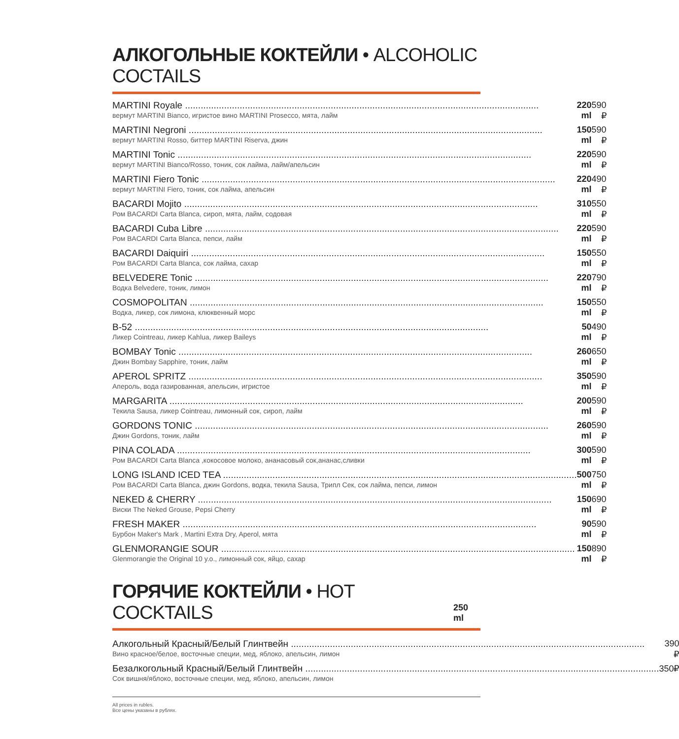АЛКОГОЛЬНЫЕ КОКТЕЙЛИ • ALCOHOLIC COCTAILS
| MARTINI Royale вермут MARTINI Bianco, игристое вино MARTINI Prosecco, мята, лайм | 220 ml | 590 ₽ |
| MARTINI Negroni вермут MARTINI Rosso, биттер MARTINI Riserva, джин | 150 ml | 590 ₽ |
| MARTINI Tonic вермут MARTINI Bianco/Rosso, тоник, сок лайма, лайм/апельсин | 220 ml | 590 ₽ |
| MARTINI Fiero Tonic вермут MARTINI Fiero, тоник, сок лайма, апельсин | 220 ml | 490 ₽ |
| BACARDI Mojito Ром BACARDI Carta Blanca, сироп, мята, лайм, содовая | 310 ml | 550 ₽ |
| BACARDI Cuba Libre Ром BACARDI Carta Blanca, пепси, лайм | 220 ml | 590 ₽ |
| BACARDI Daiquiri Ром BACARDI Carta Blanca, сок лайма, сахар | 150 ml | 550 ₽ |
| BELVEDERE Tonic Водка Belvedere, тоник, лимон | 220 ml | 790 ₽ |
| COSMOPOLITAN Водка, ликер, сок лимона, клюквенный морс | 150 ml | 550 ₽ |
| B-52 Ликер Cointreau, ликер Kahlua, ликер Baileys | 50 ml | 490 ₽ |
| BOMBAY Tonic Джин Bombay Sapphire, тоник, лайм | 260 ml | 650 ₽ |
| APEROL SPRITZ Апероль, вода газированная, апельсин, игристое | 350 ml | 590 ₽ |
| MARGARITA Текила Sausa, ликер Cointreau, лимонный сок, сироп, лайм | 200 ml | 590 ₽ |
| GORDONS TONIC Джин Gordons, тоник, лайм | 260 ml | 590 ₽ |
| PINA COLADA Ром BACARDI Carta Blanca ,кокосовое молоко, ананасовый сок,ананас,сливки | 300 ml | 590 ₽ |
| LONG ISLAND ICED TEA Ром BACARDI Carta Blanca, джин Gordons, водка, текила Sausa, Трипл Сек, сок лайма, пепси, лимон | 500 ml | 750 ₽ |
| NEKED & CHERRY Виски The Neked Grouse, Pepsi Cherry | 150 ml | 690 ₽ |
| FRESH MAKER Бурбон Maker's Mark , Martini Extra Dry, Aperol, мята | 90 ml | 590 ₽ |
| GLENMORANGIE SOUR Glenmorangie the Original 10 y.o., лимонный сок, яйцо, сахар | 150 ml | 890 ₽ |
ГОРЯЧИЕ КОКТЕЙЛИ • HOT COCKTAILS
250 ml
| Алкогольный Красный/Белый Глинтвейн Вино красное/белое, восточные специи, мед, яблоко, апельсин, лимон | 390 ₽ |
| Безалкогольный Красный/Белый Глинтвейн Сок вишня/яблоко, восточные специи, мед, яблоко, апельсин, лимон | 350₽ |
All prices in rubles.
Все цены указаны в рублях.